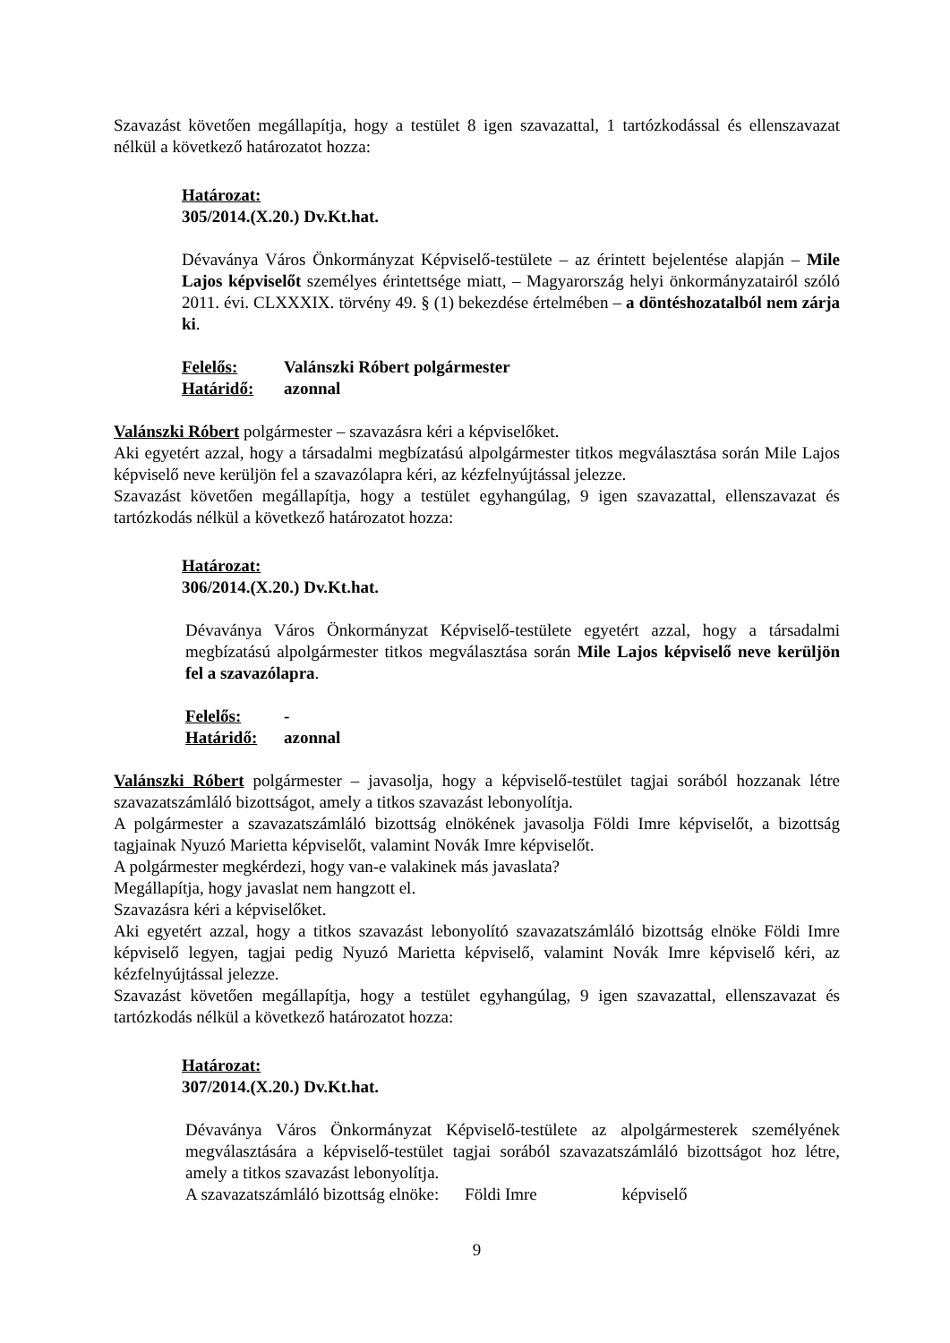Szavazást követően megállapítja, hogy a testület 8 igen szavazattal, 1 tartózkodással és ellenszavazat nélkül a következő határozatot hozza:
Határozat:
305/2014.(X.20.) Dv.Kt.hat.
Dévaványa Város Önkormányzat Képviselő-testülete – az érintett bejelentése alapján – Mile Lajos képviselőt személyes érintettsége miatt, – Magyarország helyi önkormányzatairól szóló 2011. évi. CLXXXIX. törvény 49. § (1) bekezdése értelmében – a döntéshozatalból nem zárja ki.
Felelős: Valánszki Róbert polgármester
Határidő: azonnal
Valánszki Róbert polgármester – szavazásra kéri a képviselőket.
Aki egyetért azzal, hogy a társadalmi megbízatású alpolgármester titkos megválasztása során Mile Lajos képviselő neve kerüljön fel a szavazólapra kéri, az kézfelnyújtással jelezze.
Szavazást követően megállapítja, hogy a testület egyhangúlag, 9 igen szavazattal, ellenszavazat és tartózkodás nélkül a következő határozatot hozza:
Határozat:
306/2014.(X.20.) Dv.Kt.hat.
Dévaványa Város Önkormányzat Képviselő-testülete egyetért azzal, hogy a társadalmi megbízatású alpolgármester titkos megválasztása során Mile Lajos képviselő neve kerüljön fel a szavazólapra.
Felelős: -
Határidő: azonnal
Valánszki Róbert polgármester – javasolja, hogy a képviselő-testület tagjai sorából hozzanak létre szavazatszámláló bizottságot, amely a titkos szavazást lebonyolítja.
A polgármester a szavazatszámláló bizottság elnökének javasolja Földi Imre képviselőt, a bizottság tagjainak Nyuzó Marietta képviselőt, valamint Novák Imre képviselőt.
A polgármester megkérdezi, hogy van-e valakinek más javaslata?
Megállapítja, hogy javaslat nem hangzott el.
Szavazásra kéri a képviselőket.
Aki egyetért azzal, hogy a titkos szavazást lebonyolító szavazatszámláló bizottság elnöke Földi Imre képviselő legyen, tagjai pedig Nyuzó Marietta képviselő, valamint Novák Imre képviselő kéri, az kézfelnyújtással jelezze.
Szavazást követően megállapítja, hogy a testület egyhangúlag, 9 igen szavazattal, ellenszavazat és tartózkodás nélkül a következő határozatot hozza:
Határozat:
307/2014.(X.20.) Dv.Kt.hat.
Dévaványa Város Önkormányzat Képviselő-testülete az alpolgármesterek személyének megválasztására a képviselő-testület tagjai sorából szavazatszámláló bizottságot hoz létre, amely a titkos szavazást lebonyolítja.
A szavazatszámláló bizottság elnöke: Földi Imre képviselő
9